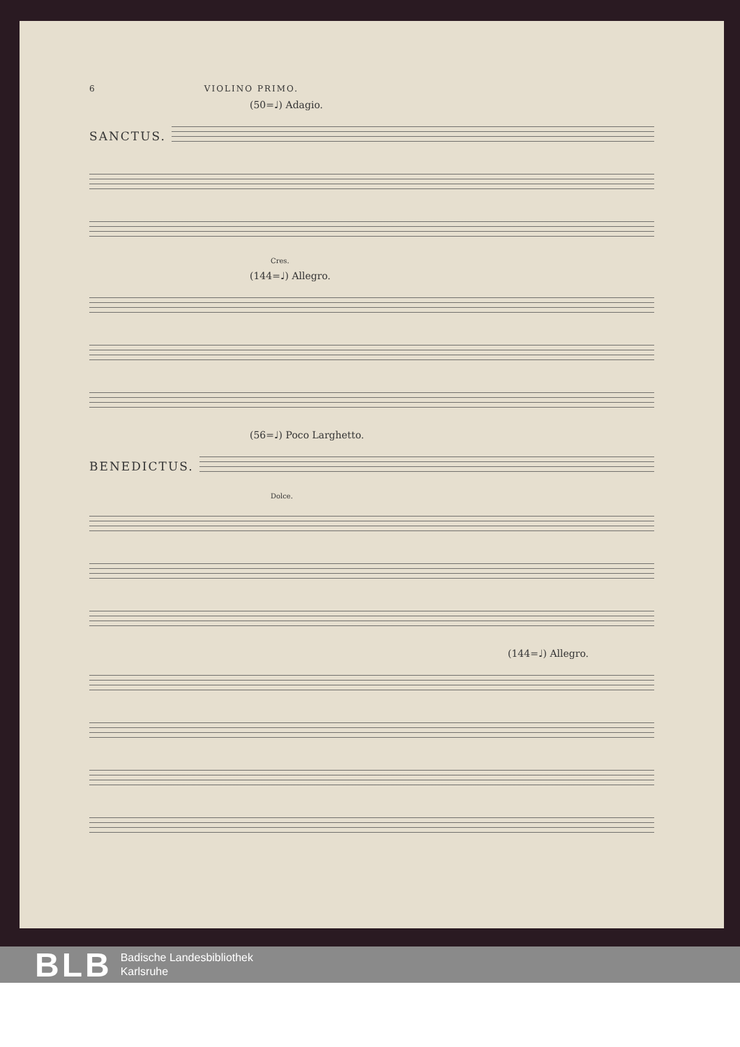6 VIOLINO PRIMO.
(50=♩) Adagio.
SANCTUS.
Cres.
(144=♩) Allegro.
(56=♩) Poco Larghetto.
BENEDICTUS.
Dolce.
(144=♩) Allegro.
BLB
Badische Landesbibliothek
Karlsruhe